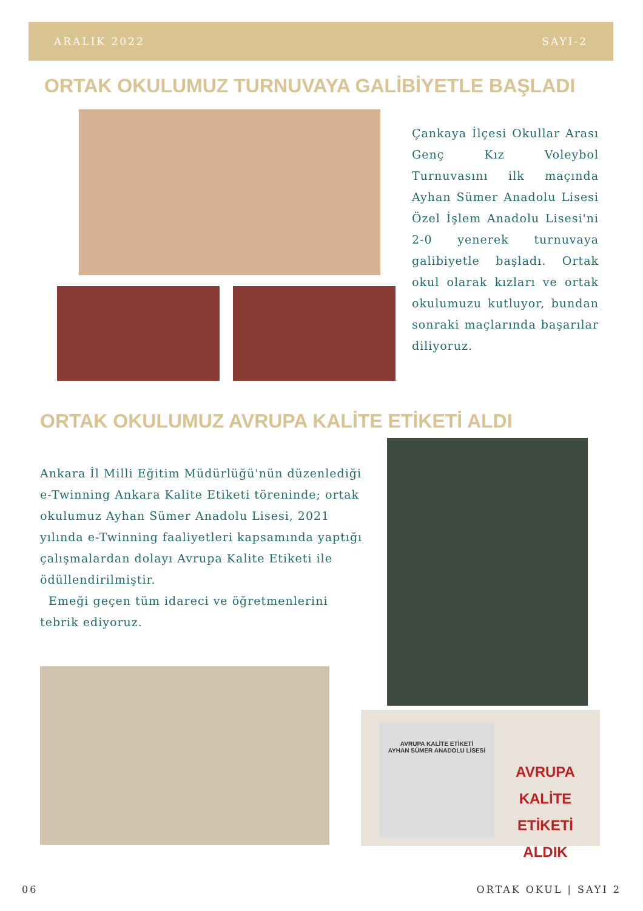ARALIK 2022 SAYI-2
ORTAK OKULUMUZ TURNUVAYA GALİBİYETLE BAŞLADI
Çankaya İlçesi Okullar Arası Genç Kız Voleybol Turnuvasını ilk maçında Ayhan Sümer Anadolu Lisesi Özel İşlem Anadolu Lisesi'ni 2-0 yenerek turnuvaya galibiyetle başladı. Ortak okul olarak kızları ve ortak okulumuzu kutluyor, bundan sonraki maçlarında başarılar diliyoruz.
ORTAK OKULUMUZ AVRUPA KALİTE ETİKETİ ALDI
Ankara İl Milli Eğitim Müdürlüğü'nün düzenlediği e-Twinning Ankara Kalite Etiketi töreninde; ortak okulumuz Ayhan Sümer Anadolu Lisesi, 2021 yılında e-Twinning faaliyetleri kapsamında yaptığı çalışmalardan dolayı Avrupa Kalite Etiketi ile ödüllendirilmiştir.
Emeği geçen tüm idareci ve öğretmenlerini tebrik ediyoruz.
AVRUPA KALİTE ETİKETİ
AYHAN SÜMER ANADOLU LİSESİ
AVRUPA KALİTE ETİKETİ ALDIK
06 ORTAK OKUL | SAYI 2